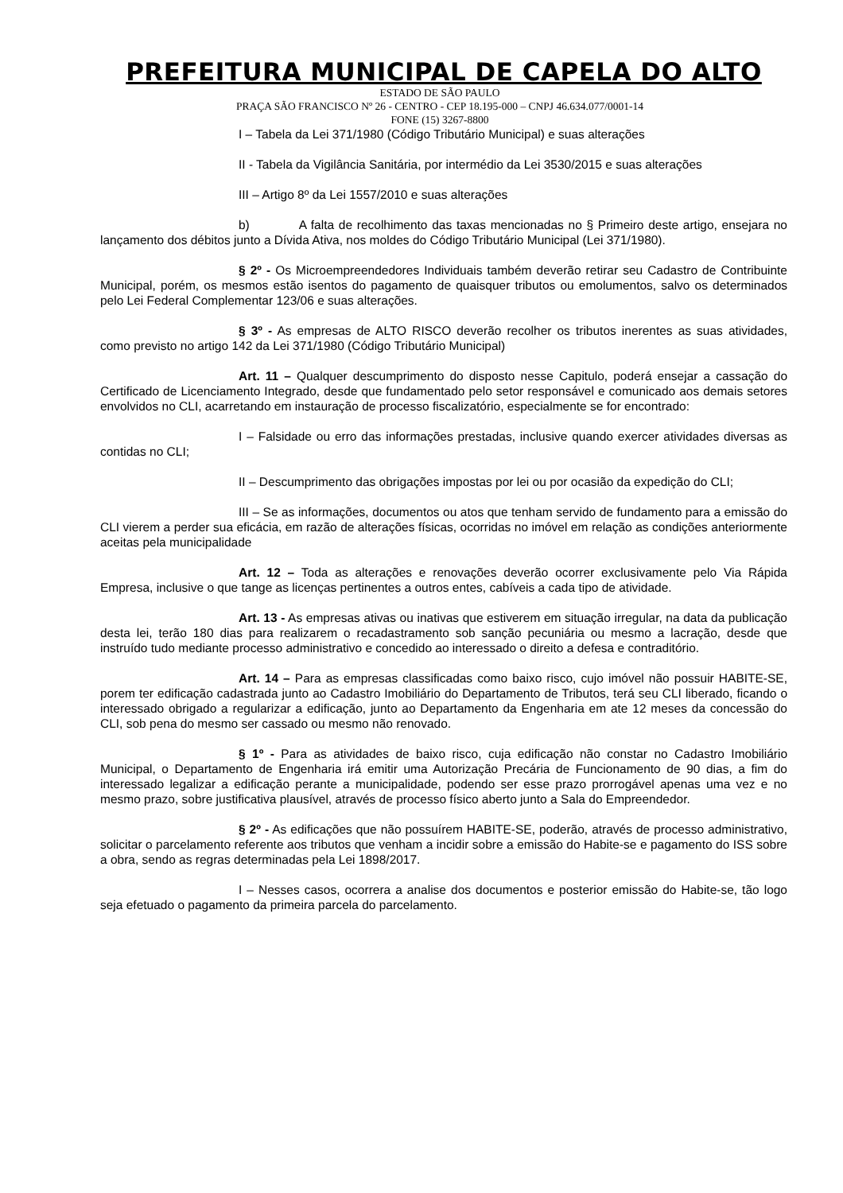PREFEITURA MUNICIPAL DE CAPELA DO ALTO
ESTADO DE SÃO PAULO
PRAÇA SÃO FRANCISCO Nº 26 - CENTRO - CEP 18.195-000 – CNPJ 46.634.077/0001-14
FONE (15) 3267-8800
I – Tabela da Lei 371/1980 (Código Tributário Municipal) e suas alterações
II - Tabela da Vigilância Sanitária, por intermédio da Lei 3530/2015 e suas alterações
III – Artigo 8º da Lei 1557/2010 e suas alterações
b) A falta de recolhimento das taxas mencionadas no § Primeiro deste artigo, ensejara no lançamento dos débitos junto a Dívida Ativa, nos moldes do Código Tributário Municipal (Lei 371/1980).
§ 2º - Os Microempreendedores Individuais também deverão retirar seu Cadastro de Contribuinte Municipal, porém, os mesmos estão isentos do pagamento de quaisquer tributos ou emolumentos, salvo os determinados pelo Lei Federal Complementar 123/06 e suas alterações.
§ 3º - As empresas de ALTO RISCO deverão recolher os tributos inerentes as suas atividades, como previsto no artigo 142 da Lei 371/1980 (Código Tributário Municipal)
Art. 11 – Qualquer descumprimento do disposto nesse Capitulo, poderá ensejar a cassação do Certificado de Licenciamento Integrado, desde que fundamentado pelo setor responsável e comunicado aos demais setores envolvidos no CLI, acarretando em instauração de processo fiscalizatório, especialmente se for encontrado:
I – Falsidade ou erro das informações prestadas, inclusive quando exercer atividades diversas as contidas no CLI;
II – Descumprimento das obrigações impostas por lei ou por ocasião da expedição do CLI;
III – Se as informações, documentos ou atos que tenham servido de fundamento para a emissão do CLI vierem a perder sua eficácia, em razão de alterações físicas, ocorridas no imóvel em relação as condições anteriormente aceitas pela municipalidade
Art. 12 – Toda as alterações e renovações deverão ocorrer exclusivamente pelo Via Rápida Empresa, inclusive o que tange as licenças pertinentes a outros entes, cabíveis a cada tipo de atividade.
Art. 13 - As empresas ativas ou inativas que estiverem em situação irregular, na data da publicação desta lei, terão 180 dias para realizarem o recadastramento sob sanção pecuniária ou mesmo a lacração, desde que instruído tudo mediante processo administrativo e concedido ao interessado o direito a defesa e contraditório.
Art. 14 – Para as empresas classificadas como baixo risco, cujo imóvel não possuir HABITE-SE, porem ter edificação cadastrada junto ao Cadastro Imobiliário do Departamento de Tributos, terá seu CLI liberado, ficando o interessado obrigado a regularizar a edificação, junto ao Departamento da Engenharia em ate 12 meses da concessão do CLI, sob pena do mesmo ser cassado ou mesmo não renovado.
§ 1º - Para as atividades de baixo risco, cuja edificação não constar no Cadastro Imobiliário Municipal, o Departamento de Engenharia irá emitir uma Autorização Precária de Funcionamento de 90 dias, a fim do interessado legalizar a edificação perante a municipalidade, podendo ser esse prazo prorrogável apenas uma vez e no mesmo prazo, sobre justificativa plausível, através de processo físico aberto junto a Sala do Empreendedor.
§ 2º - As edificações que não possuírem HABITE-SE, poderão, através de processo administrativo, solicitar o parcelamento referente aos tributos que venham a incidir sobre a emissão do Habite-se e pagamento do ISS sobre a obra, sendo as regras determinadas pela Lei 1898/2017.
I – Nesses casos, ocorrera a analise dos documentos e posterior emissão do Habite-se, tão logo seja efetuado o pagamento da primeira parcela do parcelamento.